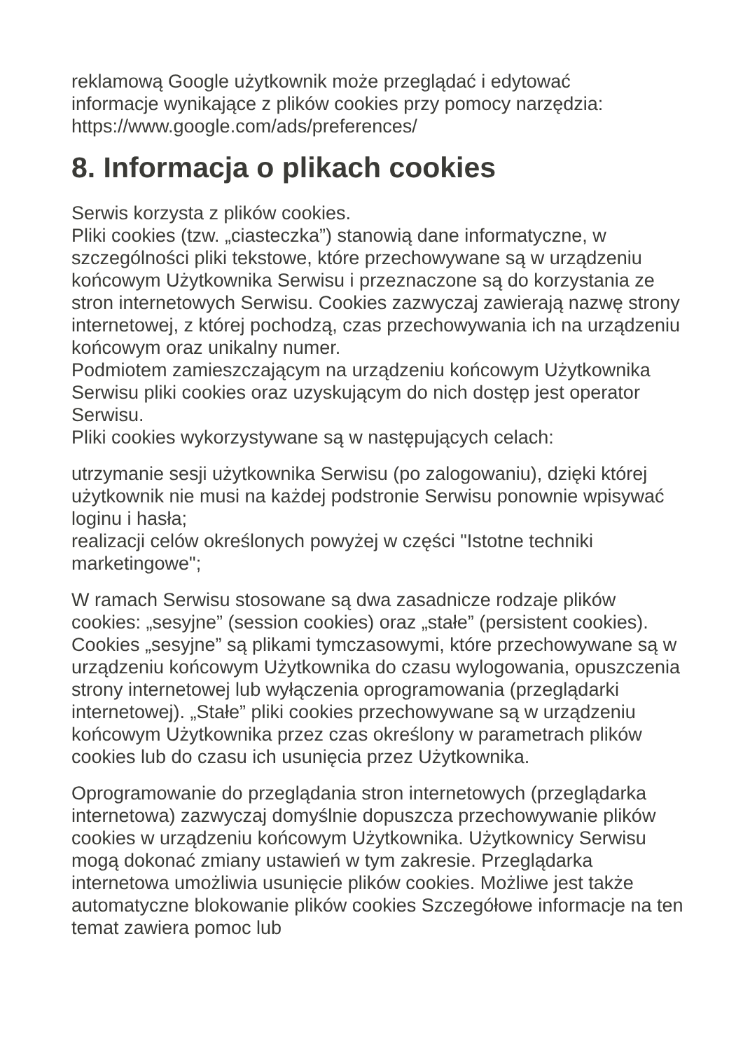reklamową Google użytkownik może przeglądać i edytować
informacje wynikające z plików cookies przy pomocy narzędzia:
https://www.google.com/ads/preferences/
8. Informacja o plikach cookies
Serwis korzysta z plików cookies.
Pliki cookies (tzw. „ciasteczka”) stanowią dane informatyczne, w szczególności pliki tekstowe, które przechowywane są w urządzeniu końcowym Użytkownika Serwisu i przeznaczone są do korzystania ze stron internetowych Serwisu. Cookies zazwyczaj zawierają nazwę strony internetowej, z której pochodzą, czas przechowywania ich na urządzeniu końcowym oraz unikalny numer.
Podmiotem zamieszczającym na urządzeniu końcowym Użytkownika Serwisu pliki cookies oraz uzyskującym do nich dostęp jest operator Serwisu.
Pliki cookies wykorzystywane są w następujących celach:
utrzymanie sesji użytkownika Serwisu (po zalogowaniu), dzięki której użytkownik nie musi na każdej podstronie Serwisu ponownie wpisywać loginu i hasła;
realizacji celów określonych powyżej w części "Istotne techniki marketingowe";
W ramach Serwisu stosowane są dwa zasadnicze rodzaje plików cookies: „sesyjne” (session cookies) oraz „stałe” (persistent cookies). Cookies „sesyjne” są plikami tymczasowymi, które przechowywane są w urządzeniu końcowym Użytkownika do czasu wylogowania, opuszczenia strony internetowej lub wyłączenia oprogramowania (przeglądarki internetowej). „Stałe” pliki cookies przechowywane są w urządzeniu końcowym Użytkownika przez czas określony w parametrach plików cookies lub do czasu ich usunięcia przez Użytkownika.
Oprogramowanie do przeglądania stron internetowych (przeglądarka internetowa) zazwyczaj domyślnie dopuszcza przechowywanie plików cookies w urządzeniu końcowym Użytkownika. Użytkownicy Serwisu mogą dokonać zmiany ustawień w tym zakresie. Przeglądarka internetowa umożliwia usunięcie plików cookies. Możliwe jest także automatyczne blokowanie plików cookies Szczegółowe informacje na ten temat zawiera pomoc lub